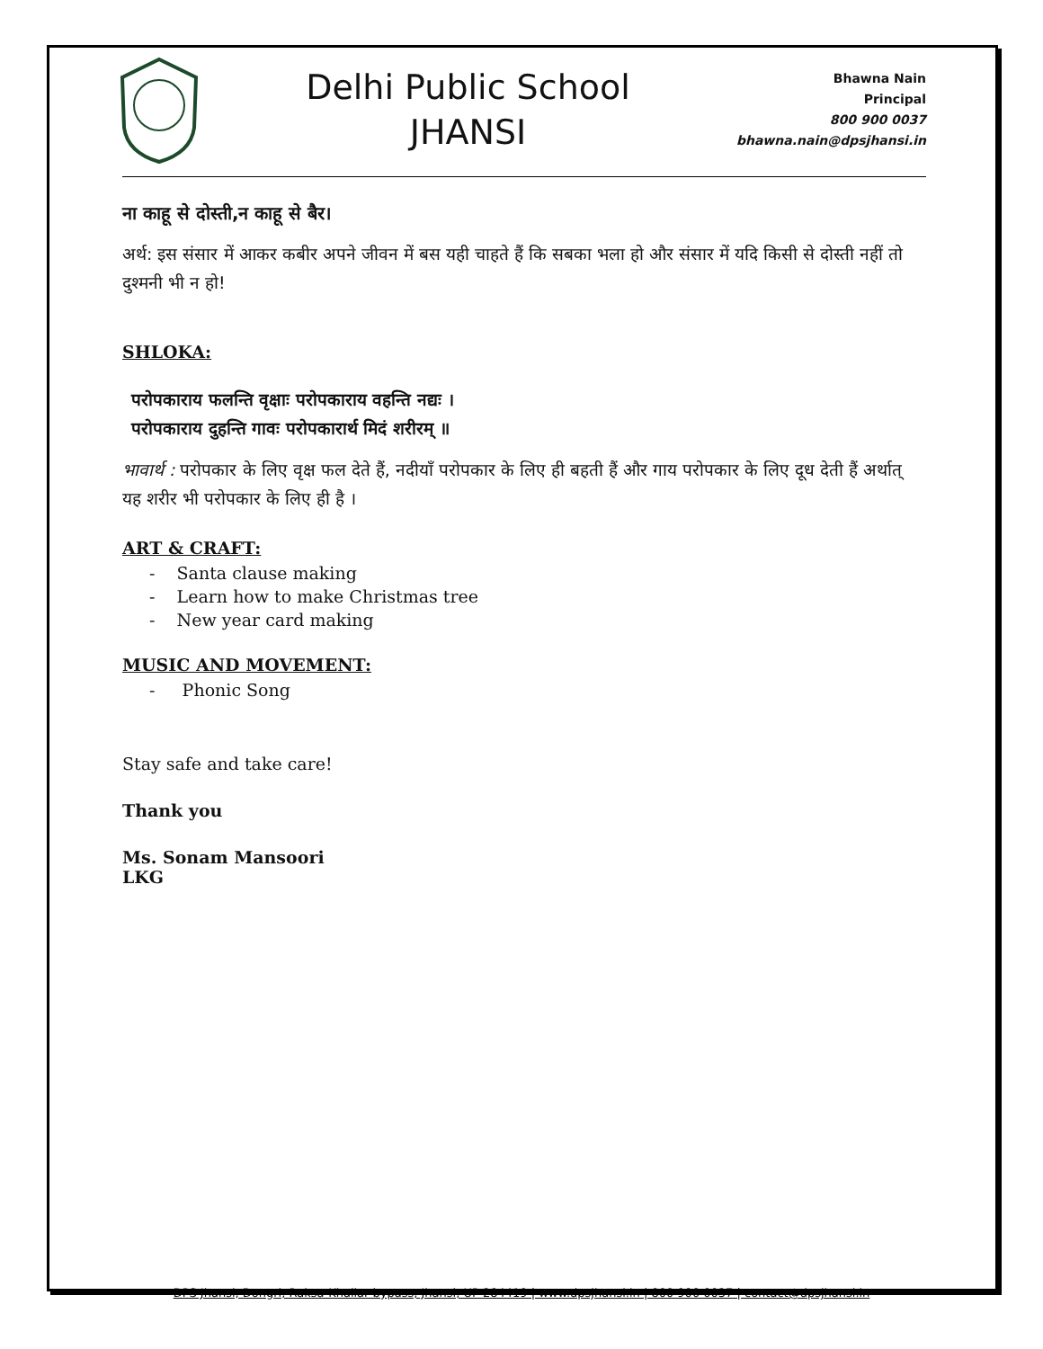Delhi Public School
JHANSI
Bhawna Nain
Principal
800 900 0037
bhawna.nain@dpsjhansi.in
ना काहू से दोस्ती,न काहू से बैर।
अर्थ: इस संसार में आकर कबीर अपने जीवन में बस यही चाहते हैं कि सबका भला हो और संसार में यदि किसी से दोस्ती नहीं तो दुश्मनी भी न हो!
SHLOKA:
परोपकाराय फलन्ति वृक्षाः परोपकाराय वहन्ति नद्यः ।
परोपकाराय दुहन्ति गावः परोपकारार्थ मिदं शरीरम् ॥
भावार्थ : परोपकार के लिए वृक्ष फल देते हैं, नदीयाँ परोपकार के लिए ही बहती हैं और गाय परोपकार के लिए दूध देती हैं अर्थात् यह शरीर भी परोपकार के लिए ही है ।
ART & CRAFT:
- Santa clause making
- Learn how to make Christmas tree
- New year card making
MUSIC AND MOVEMENT:
- Phonic Song
Stay safe and take care!
Thank you
Ms. Sonam Mansoori
LKG
DPS Jhansi, Dongri, Raksa-Khailar bypass, Jhansi, UP 284419 | www.dpsjhansi.in | 800 900 0037 | contact@dpsjhansi.in